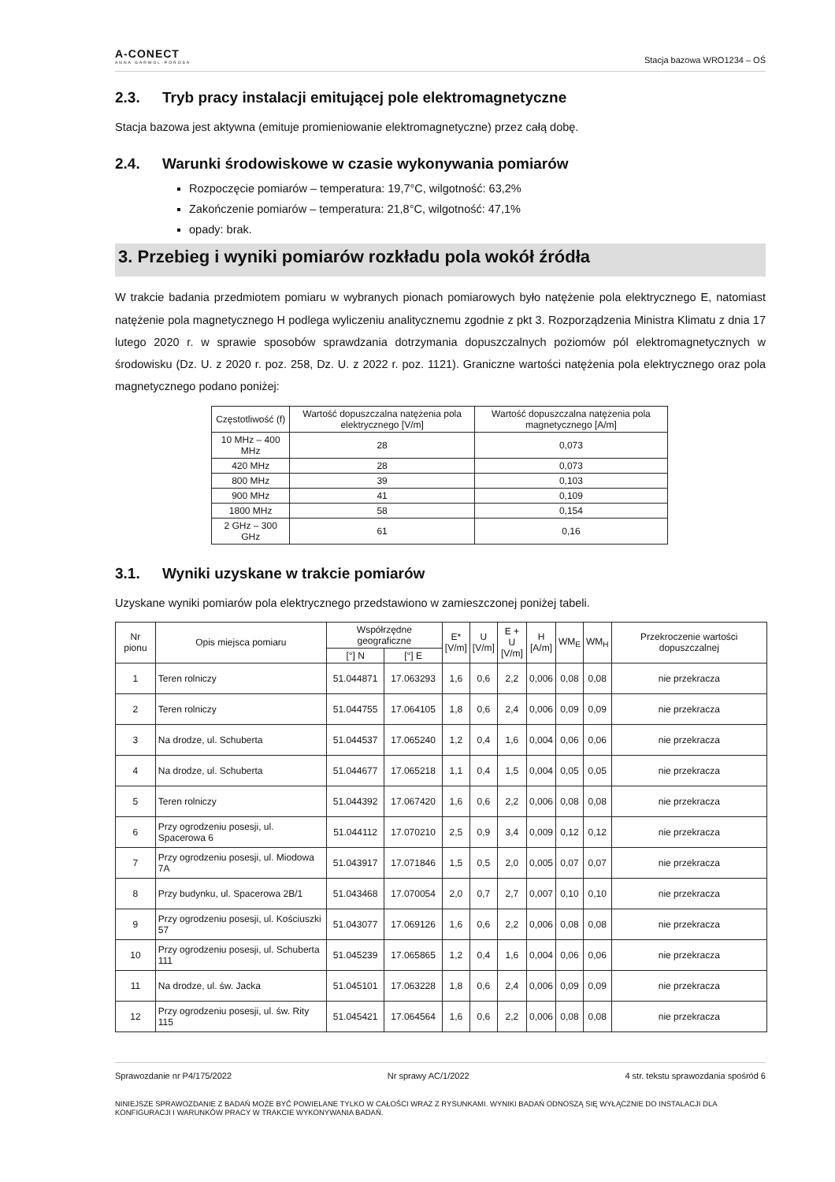A-CONECT
ANNA GARWOL-POROSA
Stacja bazowa WRO1234 – OŚ
2.3. Tryb pracy instalacji emitującej pole elektromagnetyczne
Stacja bazowa jest aktywna (emituje promieniowanie elektromagnetyczne) przez całą dobę.
2.4. Warunki środowiskowe w czasie wykonywania pomiarów
Rozpoczęcie pomiarów – temperatura: 19,7°C, wilgotność: 63,2%
Zakończenie pomiarów – temperatura: 21,8°C, wilgotność: 47,1%
opady: brak.
3. Przebieg i wyniki pomiarów rozkładu pola wokół źródła
W trakcie badania przedmiotem pomiaru w wybranych pionach pomiarowych było natężenie pola elektrycznego E, natomiast natężenie pola magnetycznego H podlega wyliczeniu analitycznemu zgodnie z pkt 3. Rozporządzenia Ministra Klimatu z dnia 17 lutego 2020 r. w sprawie sposobów sprawdzania dotrzymania dopuszczalnych poziomów pól elektromagnetycznych w środowisku (Dz. U. z 2020 r. poz. 258, Dz. U. z 2022 r. poz. 1121). Graniczne wartości natężenia pola elektrycznego oraz pola magnetycznego podano poniżej:
| Częstotliwość (f) | Wartość dopuszczalna natężenia pola elektrycznego [V/m] | Wartość dopuszczalna natężenia pola magnetycznego [A/m] |
| --- | --- | --- |
| 10 MHz – 400 MHz | 28 | 0,073 |
| 420 MHz | 28 | 0,073 |
| 800 MHz | 39 | 0,103 |
| 900 MHz | 41 | 0,109 |
| 1800 MHz | 58 | 0,154 |
| 2 GHz – 300 GHz | 61 | 0,16 |
3.1. Wyniki uzyskane w trakcie pomiarów
Uzyskane wyniki pomiarów pola elektrycznego przedstawiono w zamieszczonej poniżej tabeli.
| Nr pionu | Opis miejsca pomiaru | Współrzędne geograficzne | | E* [V/m] | U [V/m] | E + U [V/m] | H [A/m] | WM<sub>E</sub> | WM<sub>H</sub> | Przekroczenie wartości dopuszczalnej |
| --- | --- | --- | --- | --- | --- | --- | --- | --- | --- | --- |
| | | [°] N | [°] E | | | | | | | |
| 1 | Teren rolniczy | 51.044871 | 17.063293 | 1,6 | 0,6 | 2,2 | 0,006 | 0,08 | 0,08 | nie przekracza |
| 2 | Teren rolniczy | 51.044755 | 17.064105 | 1,8 | 0,6 | 2,4 | 0,006 | 0,09 | 0,09 | nie przekracza |
| 3 | Na drodze, ul. Schuberta | 51.044537 | 17.065240 | 1,2 | 0,4 | 1,6 | 0,004 | 0,06 | 0,06 | nie przekracza |
| 4 | Na drodze, ul. Schuberta | 51.044677 | 17.065218 | 1,1 | 0,4 | 1,5 | 0,004 | 0,05 | 0,05 | nie przekracza |
| 5 | Teren rolniczy | 51.044392 | 17.067420 | 1,6 | 0,6 | 2,2 | 0,006 | 0,08 | 0,08 | nie przekracza |
| 6 | Przy ogrodzeniu posesji, ul. Spacerowa 6 | 51.044112 | 17.070210 | 2,5 | 0,9 | 3,4 | 0,009 | 0,12 | 0,12 | nie przekracza |
| 7 | Przy ogrodzeniu posesji, ul. Miodowa 7A | 51.043917 | 17.071846 | 1,5 | 0,5 | 2,0 | 0,005 | 0,07 | 0,07 | nie przekracza |
| 8 | Przy budynku, ul. Spacerowa 2B/1 | 51.043468 | 17.070054 | 2,0 | 0,7 | 2,7 | 0,007 | 0,10 | 0,10 | nie przekracza |
| 9 | Przy ogrodzeniu posesji, ul. Kościuszki 57 | 51.043077 | 17.069126 | 1,6 | 0,6 | 2,2 | 0,006 | 0,08 | 0,08 | nie przekracza |
| 10 | Przy ogrodzeniu posesji, ul. Schuberta 111 | 51.045239 | 17.065865 | 1,2 | 0,4 | 1,6 | 0,004 | 0,06 | 0,06 | nie przekracza |
| 11 | Na drodze, ul. św. Jacka | 51.045101 | 17.063228 | 1,8 | 0,6 | 2,4 | 0,006 | 0,09 | 0,09 | nie przekracza |
| 12 | Przy ogrodzeniu posesji, ul. św. Rity 115 | 51.045421 | 17.064564 | 1,6 | 0,6 | 2,2 | 0,006 | 0,08 | 0,08 | nie przekracza |
Sprawozdanie nr P4/175/2022 Nr sprawy AC/1/2022 4 str. tekstu sprawozdania spośród 6
NINIEJSZE SPRAWOZDANIE Z BADAŃ MOŻE BYĆ POWIELANE TYLKO W CAŁOŚCI WRAZ Z RYSUNKAMI. WYNIKI BADAŃ ODNOSZĄ SIĘ WYŁĄCZNIE DO INSTALACJI DLA KONFIGURACJI I WARUNKÓW PRACY W TRAKCIE WYKONYWANIA BADAŃ.